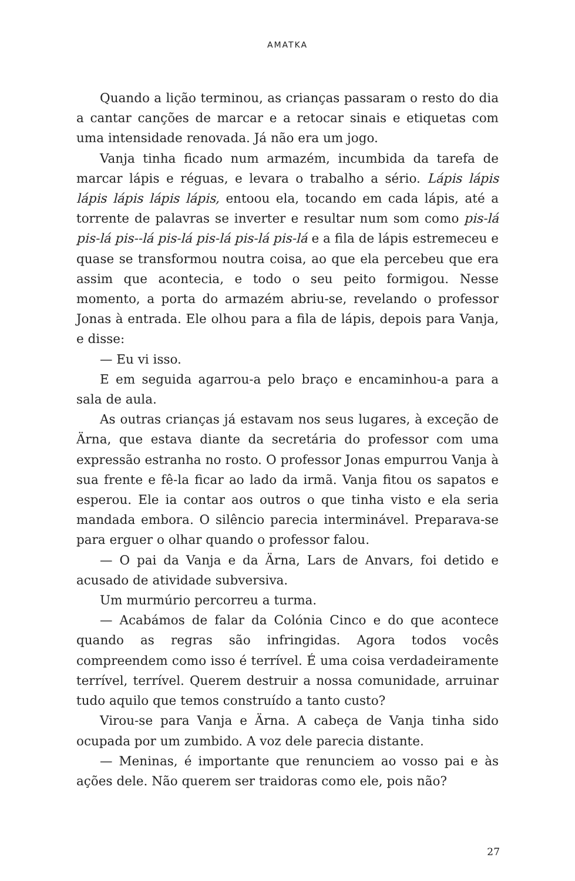AMATKA
Quando a lição terminou, as crianças passaram o resto do dia a cantar canções de marcar e a retocar sinais e etiquetas com uma intensidade renovada. Já não era um jogo.
Vanja tinha ficado num armazém, incumbida da tarefa de marcar lápis e réguas, e levara o trabalho a sério. Lápis lápis lápis lápis lápis lápis, entoou ela, tocando em cada lápis, até a torrente de palavras se inverter e resultar num som como pis-lá pis-lá pis--lá pis-lá pis-lá pis-lá pis-lá e a fila de lápis estremeceu e quase se transformou noutra coisa, ao que ela percebeu que era assim que acontecia, e todo o seu peito formigou. Nesse momento, a porta do armazém abriu-se, revelando o professor Jonas à entrada. Ele olhou para a fila de lápis, depois para Vanja, e disse:
— Eu vi isso.
E em seguida agarrou-a pelo braço e encaminhou-a para a sala de aula.
As outras crianças já estavam nos seus lugares, à exceção de Ärna, que estava diante da secretária do professor com uma expressão estranha no rosto. O professor Jonas empurrou Vanja à sua frente e fê-la ficar ao lado da irmã. Vanja fitou os sapatos e esperou. Ele ia contar aos outros o que tinha visto e ela seria mandada embora. O silêncio parecia interminável. Preparava-se para erguer o olhar quando o professor falou.
— O pai da Vanja e da Ärna, Lars de Anvars, foi detido e acusado de atividade subversiva.
Um murmúrio percorreu a turma.
— Acabámos de falar da Colónia Cinco e do que acontece quando as regras são infringidas. Agora todos vocês compreendem como isso é terrível. É uma coisa verdadeiramente terrível, terrível. Querem destruir a nossa comunidade, arruinar tudo aquilo que temos construído a tanto custo?
Virou-se para Vanja e Ärna. A cabeça de Vanja tinha sido ocupada por um zumbido. A voz dele parecia distante.
— Meninas, é importante que renunciem ao vosso pai e às ações dele. Não querem ser traidoras como ele, pois não?
27